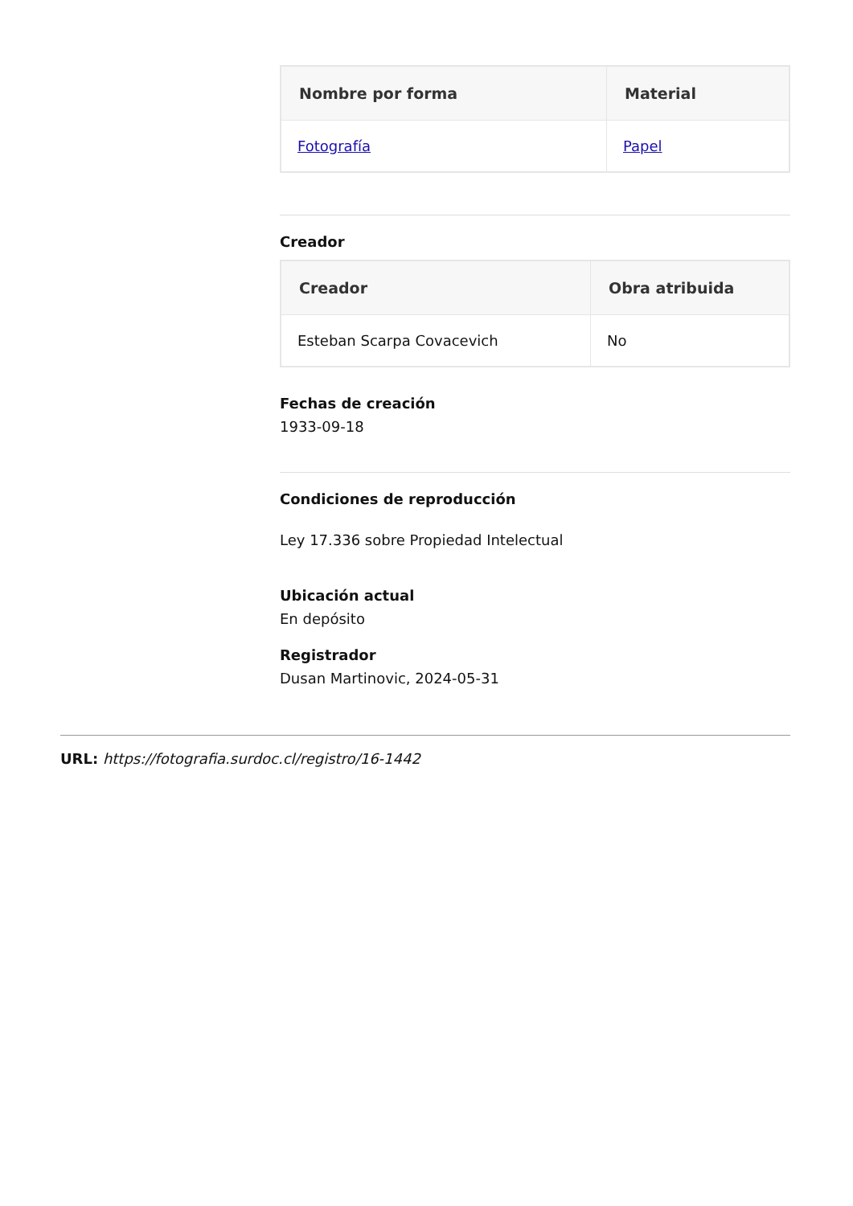| Nombre por forma | Material |
| --- | --- |
| Fotografía | Papel |
Creador
| Creador | Obra atribuida |
| --- | --- |
| Esteban Scarpa Covacevich | No |
Fechas de creación
1933-09-18
Condiciones de reproducción
Ley 17.336 sobre Propiedad Intelectual
Ubicación actual
En depósito
Registrador
Dusan Martinovic, 2024-05-31
URL: https://fotografia.surdoc.cl/registro/16-1442